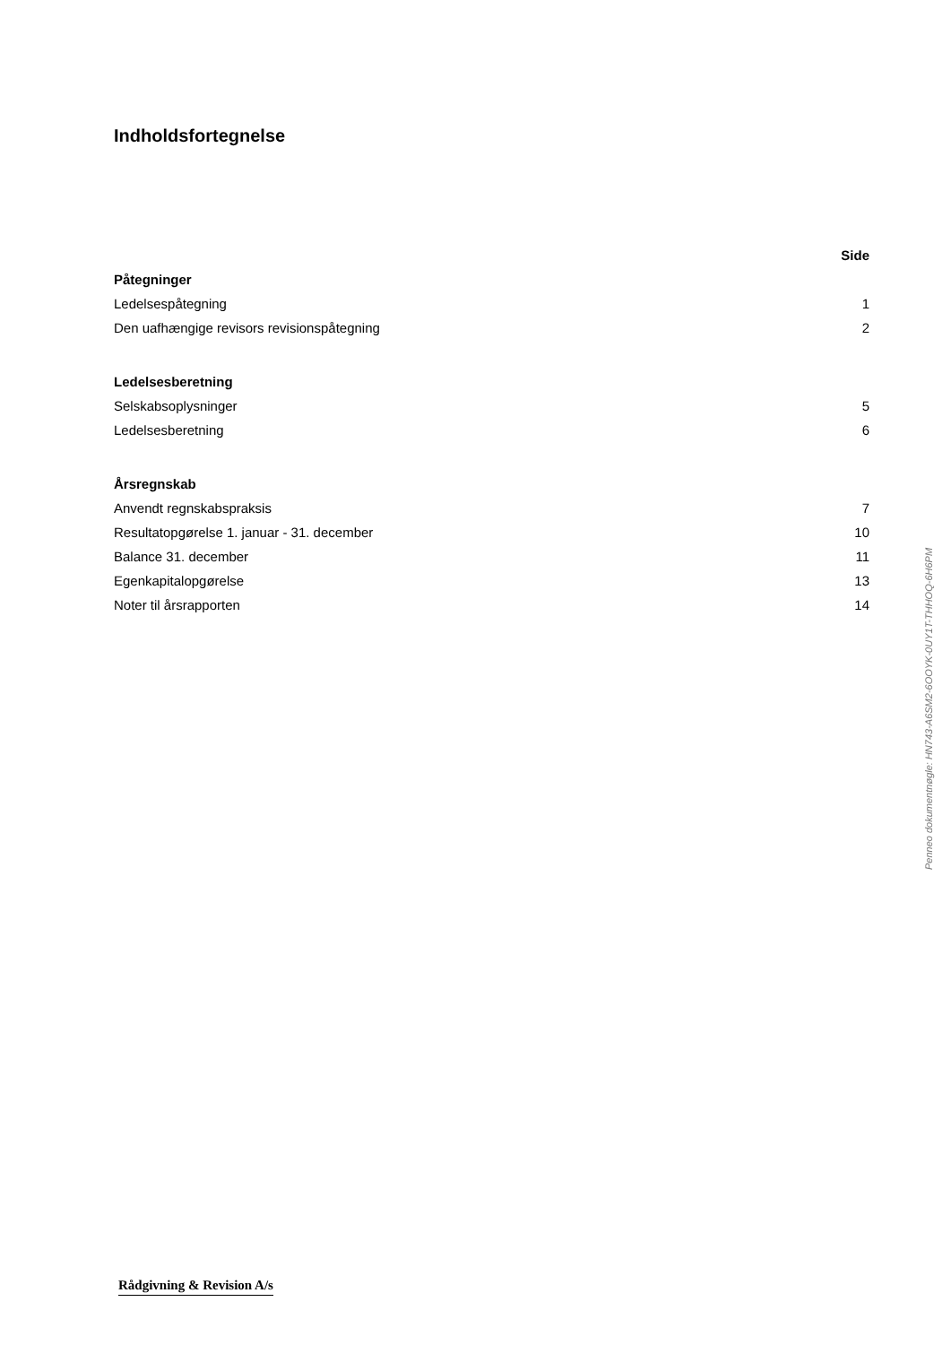Indholdsfortegnelse
| | Side |
| Påtegninger | |
| Ledelsespåtegning | 1 |
| Den uafhængige revisors revisionspåtegning | 2 |
| Ledelsesberetning | |
| Selskabsoplysninger | 5 |
| Ledelsesberetning | 6 |
| Årsregnskab | |
| Anvendt regnskabspraksis | 7 |
| Resultatopgørelse 1. januar - 31. december | 10 |
| Balance 31. december | 11 |
| Egenkapitalopgørelse | 13 |
| Noter til årsrapporten | 14 |
Penneo dokumentnøgle: HN743-A6SM2-6OOYK-0UY1T-THHOQ-6H6PM
Rådgivning & Revision A/s